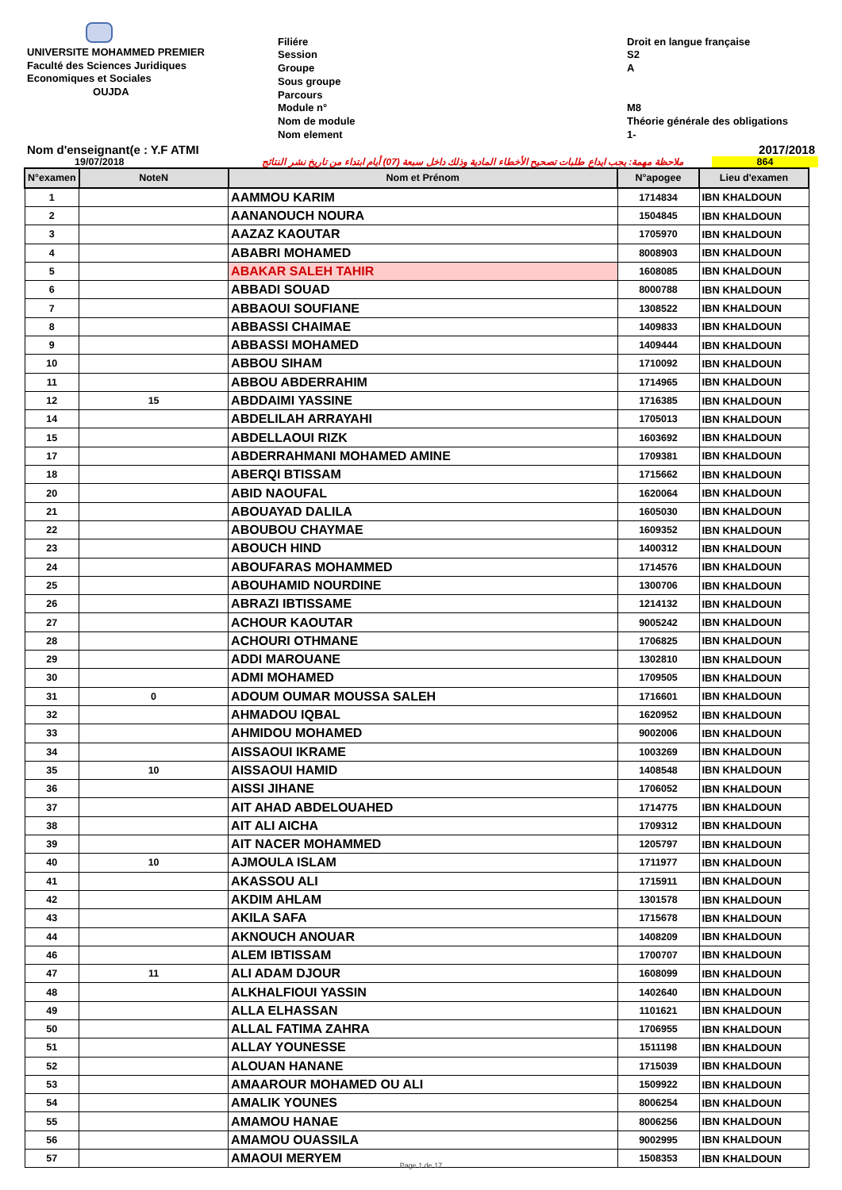UNIVERSITE MOHAMMED PREMIER
Faculté des Sciences Juridiques
Economiques et Sociales
OUJDA
Filiére
Session
Groupe
Sous groupe
Parcours
Module n°
Nom de module
Nom element
Droit en langue française
S2
A
M8
Théorie générale des obligations
1-
Nom d'enseignant(e : Y.F ATMI 2017/2018
19/07/2018 ملاحظة مهمة: يجب ايداع طلبات تصحيح الأخطاء المادية وذلك داخل سبعة (07) أيام ابتداء من تاريخ نشر النتائج 864
| N°examen | NoteN | Nom et Prénom | N°apogee | Lieu d'examen |
| --- | --- | --- | --- | --- |
| 1 | | AAMMOU KARIM | 1714834 | IBN KHALDOUN |
| 2 | | AANANOUCH NOURA | 1504845 | IBN KHALDOUN |
| 3 | | AAZAZ KAOUTAR | 1705970 | IBN KHALDOUN |
| 4 | | ABABRI MOHAMED | 8008903 | IBN KHALDOUN |
| 5 | | ABAKAR SALEH TAHIR | 1608085 | IBN KHALDOUN |
| 6 | | ABBADI SOUAD | 8000788 | IBN KHALDOUN |
| 7 | | ABBAOUI SOUFIANE | 1308522 | IBN KHALDOUN |
| 8 | | ABBASSI CHAIMAE | 1409833 | IBN KHALDOUN |
| 9 | | ABBASSI MOHAMED | 1409444 | IBN KHALDOUN |
| 10 | | ABBOU SIHAM | 1710092 | IBN KHALDOUN |
| 11 | | ABBOU ABDERRAHIM | 1714965 | IBN KHALDOUN |
| 12 | 15 | ABDDAIMI YASSINE | 1716385 | IBN KHALDOUN |
| 14 | | ABDELILAH ARRAYAHI | 1705013 | IBN KHALDOUN |
| 15 | | ABDELLAOUI RIZK | 1603692 | IBN KHALDOUN |
| 17 | | ABDERRAHMANI MOHAMED AMINE | 1709381 | IBN KHALDOUN |
| 18 | | ABERQI BTISSAM | 1715662 | IBN KHALDOUN |
| 20 | | ABID NAOUFAL | 1620064 | IBN KHALDOUN |
| 21 | | ABOUAYAD DALILA | 1605030 | IBN KHALDOUN |
| 22 | | ABOUBOU CHAYMAE | 1609352 | IBN KHALDOUN |
| 23 | | ABOUCH HIND | 1400312 | IBN KHALDOUN |
| 24 | | ABOUFARAS MOHAMMED | 1714576 | IBN KHALDOUN |
| 25 | | ABOUHAMID NOURDINE | 1300706 | IBN KHALDOUN |
| 26 | | ABRAZI IBTISSAME | 1214132 | IBN KHALDOUN |
| 27 | | ACHOUR KAOUTAR | 9005242 | IBN KHALDOUN |
| 28 | | ACHOURI OTHMANE | 1706825 | IBN KHALDOUN |
| 29 | | ADDI MAROUANE | 1302810 | IBN KHALDOUN |
| 30 | | ADMI MOHAMED | 1709505 | IBN KHALDOUN |
| 31 | 0 | ADOUM OUMAR MOUSSA SALEH | 1716601 | IBN KHALDOUN |
| 32 | | AHMADOU IQBAL | 1620952 | IBN KHALDOUN |
| 33 | | AHMIDOU MOHAMED | 9002006 | IBN KHALDOUN |
| 34 | | AISSAOUI IKRAME | 1003269 | IBN KHALDOUN |
| 35 | 10 | AISSAOUI HAMID | 1408548 | IBN KHALDOUN |
| 36 | | AISSI JIHANE | 1706052 | IBN KHALDOUN |
| 37 | | AIT AHAD ABDELOUAHED | 1714775 | IBN KHALDOUN |
| 38 | | AIT ALI AICHA | 1709312 | IBN KHALDOUN |
| 39 | | AIT NACER MOHAMMED | 1205797 | IBN KHALDOUN |
| 40 | 10 | AJMOULA ISLAM | 1711977 | IBN KHALDOUN |
| 41 | | AKASSOU ALI | 1715911 | IBN KHALDOUN |
| 42 | | AKDIM AHLAM | 1301578 | IBN KHALDOUN |
| 43 | | AKILA SAFA | 1715678 | IBN KHALDOUN |
| 44 | | AKNOUCH ANOUAR | 1408209 | IBN KHALDOUN |
| 46 | | ALEM IBTISSAM | 1700707 | IBN KHALDOUN |
| 47 | 11 | ALI ADAM DJOUR | 1608099 | IBN KHALDOUN |
| 48 | | ALKHALFIOUI YASSIN | 1402640 | IBN KHALDOUN |
| 49 | | ALLA ELHASSAN | 1101621 | IBN KHALDOUN |
| 50 | | ALLAL FATIMA ZAHRA | 1706955 | IBN KHALDOUN |
| 51 | | ALLAY YOUNESSE | 1511198 | IBN KHALDOUN |
| 52 | | ALOUAN HANANE | 1715039 | IBN KHALDOUN |
| 53 | | AMAAROUR MOHAMED OU ALI | 1509922 | IBN KHALDOUN |
| 54 | | AMALIK YOUNES | 8006254 | IBN KHALDOUN |
| 55 | | AMAMOU HANAE | 8006256 | IBN KHALDOUN |
| 56 | | AMAMOU OUASSILA | 9002995 | IBN KHALDOUN |
| 57 | | AMAOUI MERYEM | 1508353 | IBN KHALDOUN |
Page 1 de 17